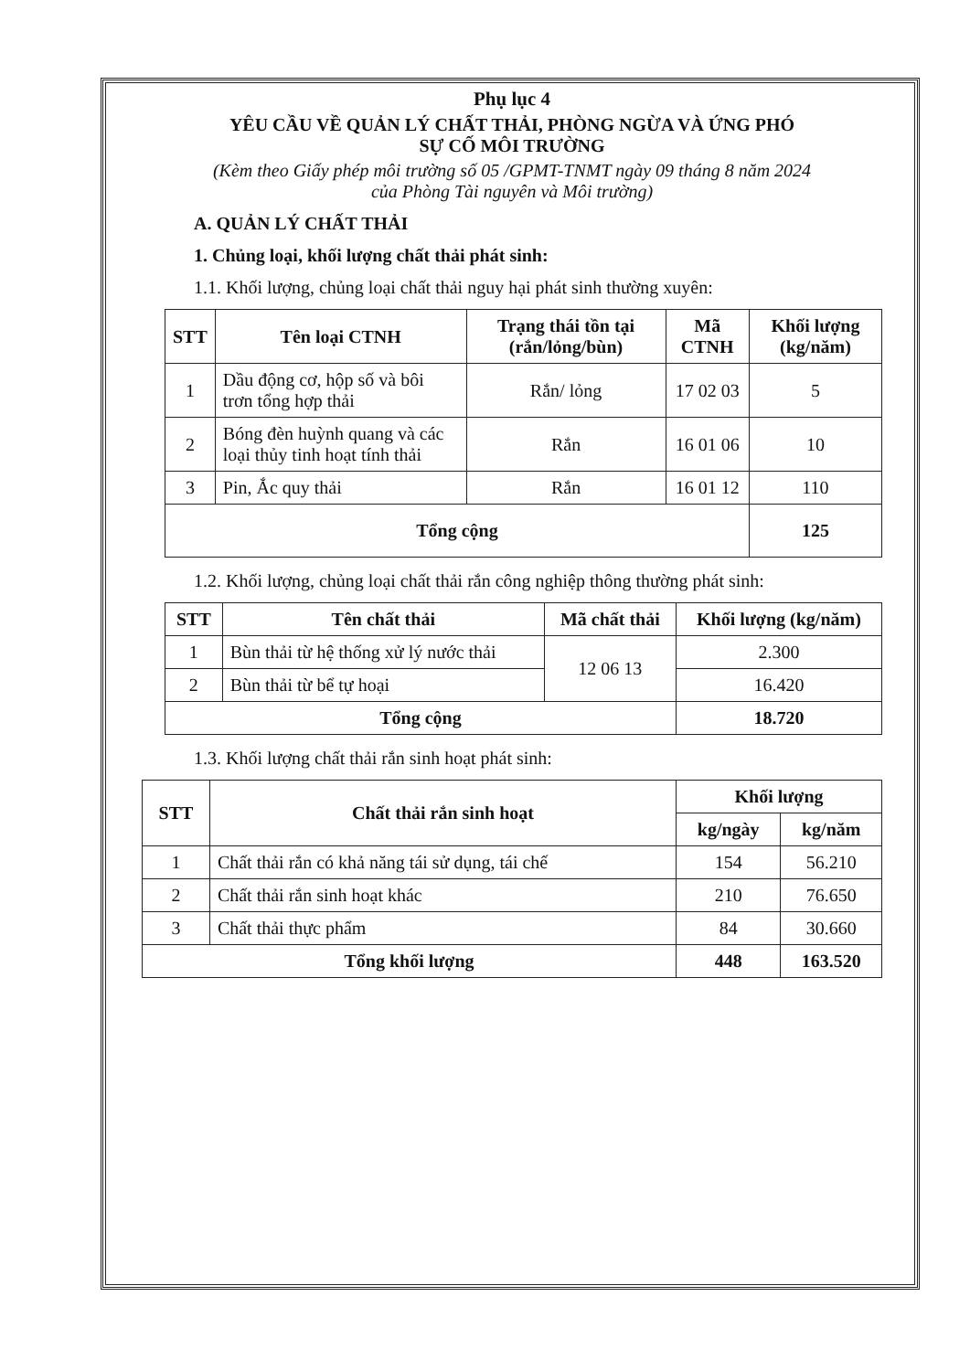Phụ lục 4
YÊU CẦU VỀ QUẢN LÝ CHẤT THẢI, PHÒNG NGỪA VÀ ỨNG PHÓ
SỰ CỐ MÔI TRƯỜNG
(Kèm theo Giấy phép môi trường số 05 /GPMT-TNMT ngày 09 tháng 8 năm 2024
của Phòng Tài nguyên và Môi trường)
A. QUẢN LÝ CHẤT THẢI
1. Chủng loại, khối lượng chất thải phát sinh:
1.1. Khối lượng, chủng loại chất thải nguy hại phát sinh thường xuyên:
| STT | Tên loại CTNH | Trạng thái tồn tại (rắn/lỏng/bùn) | Mã CTNH | Khối lượng (kg/năm) |
| --- | --- | --- | --- | --- |
| 1 | Dầu động cơ, hộp số và bôi trơn tổng hợp thải | Rắn/ lỏng | 17 02 03 | 5 |
| 2 | Bóng đèn huỳnh quang và các loại thủy tinh hoạt tính thải | Rắn | 16 01 06 | 10 |
| 3 | Pin, Ắc quy thải | Rắn | 16 01 12 | 110 |
| Tổng cộng | | | | 125 |
1.2. Khối lượng, chủng loại chất thải rắn công nghiệp thông thường phát sinh:
| STT | Tên chất thải | Mã chất thải | Khối lượng (kg/năm) |
| --- | --- | --- | --- |
| 1 | Bùn thải từ hệ thống xử lý nước thải | 12 06 13 | 2.300 |
| 2 | Bùn thải từ bể tự hoại | | 16.420 |
| Tổng cộng | | | 18.720 |
1.3. Khối lượng chất thải rắn sinh hoạt phát sinh:
| STT | Chất thải rắn sinh hoạt | Khối lượng | |
| --- | --- | --- | --- |
| | | kg/ngày | kg/năm |
| 1 | Chất thải rắn có khả năng tái sử dụng, tái chế | 154 | 56.210 |
| 2 | Chất thải rắn sinh hoạt khác | 210 | 76.650 |
| 3 | Chất thải thực phẩm | 84 | 30.660 |
| Tổng khối lượng | | 448 | 163.520 |